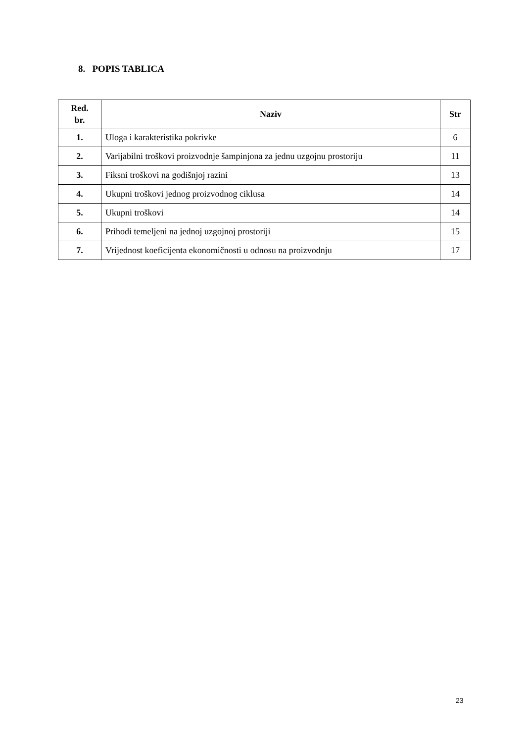8. POPIS TABLICA
| Red. br. | Naziv | Str |
| --- | --- | --- |
| 1. | Uloga i karakteristika pokrivke | 6 |
| 2. | Varijabilni troškovi proizvodnje šampinjona za jednu uzgojnu prostoriju | 11 |
| 3. | Fiksni troškovi na godišnjoj razini | 13 |
| 4. | Ukupni troškovi jednog proizvodnog ciklusa | 14 |
| 5. | Ukupni troškovi | 14 |
| 6. | Prihodi temeljeni na jednoj uzgojnoj prostoriji | 15 |
| 7. | Vrijednost koeficijenta ekonomičnosti u odnosu na proizvodnju | 17 |
23